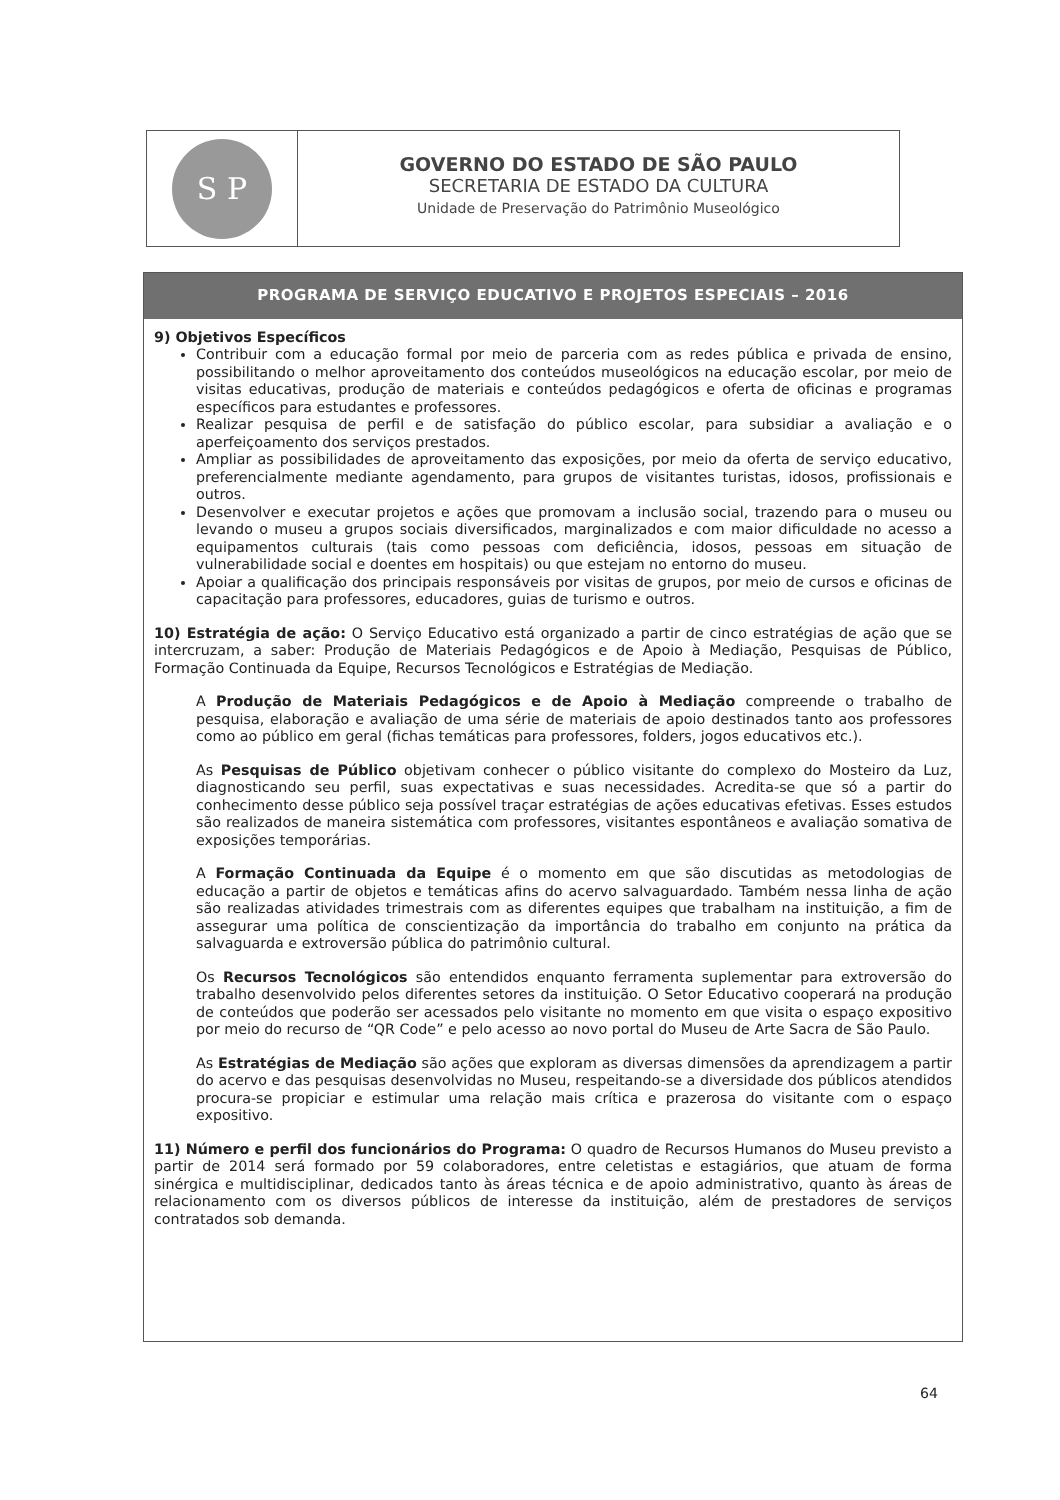S P
GOVERNO DO ESTADO DE SÃO PAULO
SECRETARIA DE ESTADO DA CULTURA
Unidade de Preservação do Patrimônio Museológico
PROGRAMA DE SERVIÇO EDUCATIVO E PROJETOS ESPECIAIS – 2016
9) Objetivos Específicos
Contribuir com a educação formal por meio de parceria com as redes pública e privada de ensino, possibilitando o melhor aproveitamento dos conteúdos museológicos na educação escolar, por meio de visitas educativas, produção de materiais e conteúdos pedagógicos e oferta de oficinas e programas específicos para estudantes e professores.
Realizar pesquisa de perfil e de satisfação do público escolar, para subsidiar a avaliação e o aperfeiçoamento dos serviços prestados.
Ampliar as possibilidades de aproveitamento das exposições, por meio da oferta de serviço educativo, preferencialmente mediante agendamento, para grupos de visitantes turistas, idosos, profissionais e outros.
Desenvolver e executar projetos e ações que promovam a inclusão social, trazendo para o museu ou levando o museu a grupos sociais diversificados, marginalizados e com maior dificuldade no acesso a equipamentos culturais (tais como pessoas com deficiência, idosos, pessoas em situação de vulnerabilidade social e doentes em hospitais) ou que estejam no entorno do museu.
Apoiar a qualificação dos principais responsáveis por visitas de grupos, por meio de cursos e oficinas de capacitação para professores, educadores, guias de turismo e outros.
10) Estratégia de ação: O Serviço Educativo está organizado a partir de cinco estratégias de ação que se intercruzam, a saber: Produção de Materiais Pedagógicos e de Apoio à Mediação, Pesquisas de Público, Formação Continuada da Equipe, Recursos Tecnológicos e Estratégias de Mediação.
A Produção de Materiais Pedagógicos e de Apoio à Mediação compreende o trabalho de pesquisa, elaboração e avaliação de uma série de materiais de apoio destinados tanto aos professores como ao público em geral (fichas temáticas para professores, folders, jogos educativos etc.).
As Pesquisas de Público objetivam conhecer o público visitante do complexo do Mosteiro da Luz, diagnosticando seu perfil, suas expectativas e suas necessidades. Acredita-se que só a partir do conhecimento desse público seja possível traçar estratégias de ações educativas efetivas. Esses estudos são realizados de maneira sistemática com professores, visitantes espontâneos e avaliação somativa de exposições temporárias.
A Formação Continuada da Equipe é o momento em que são discutidas as metodologias de educação a partir de objetos e temáticas afins do acervo salvaguardado. Também nessa linha de ação são realizadas atividades trimestrais com as diferentes equipes que trabalham na instituição, a fim de assegurar uma política de conscientização da importância do trabalho em conjunto na prática da salvaguarda e extroversão pública do patrimônio cultural.
Os Recursos Tecnológicos são entendidos enquanto ferramenta suplementar para extroversão do trabalho desenvolvido pelos diferentes setores da instituição. O Setor Educativo cooperará na produção de conteúdos que poderão ser acessados pelo visitante no momento em que visita o espaço expositivo por meio do recurso de “QR Code” e pelo acesso ao novo portal do Museu de Arte Sacra de São Paulo.
As Estratégias de Mediação são ações que exploram as diversas dimensões da aprendizagem a partir do acervo e das pesquisas desenvolvidas no Museu, respeitando-se a diversidade dos públicos atendidos procura-se propiciar e estimular uma relação mais crítica e prazerosa do visitante com o espaço expositivo.
11) Número e perfil dos funcionários do Programa: O quadro de Recursos Humanos do Museu previsto a partir de 2014 será formado por 59 colaboradores, entre celetistas e estagiários, que atuam de forma sinérgica e multidisciplinar, dedicados tanto às áreas técnica e de apoio administrativo, quanto às áreas de relacionamento com os diversos públicos de interesse da instituição, além de prestadores de serviços contratados sob demanda.
64